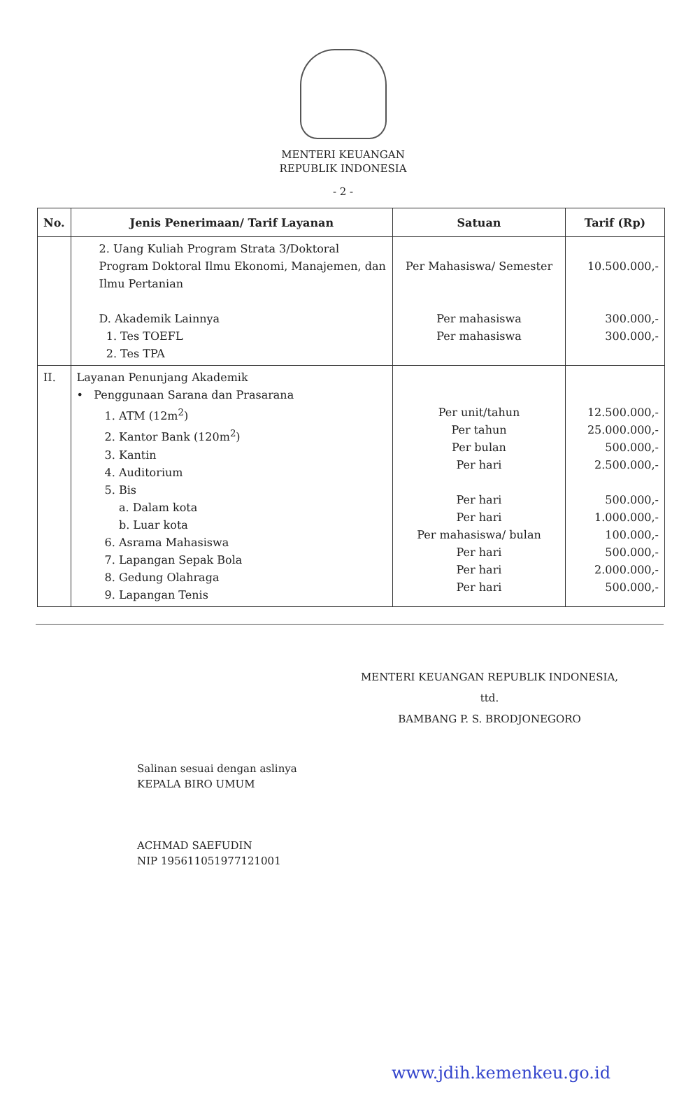MENTERI KEUANGAN
REPUBLIK INDONESIA
- 2 -
| No. | Jenis Penerimaan/ Tarif Layanan | Satuan | Tarif (Rp) |
| --- | --- | --- | --- |
| | 2. Uang Kuliah Program Strata 3/Doktoral Program Doktoral Ilmu Ekonomi, Manajemen, dan Ilmu Pertanian D. Akademik Lainnya 1. Tes TOEFL 2. Tes TPA | Per Mahasiswa/ Semester Per mahasiswa Per mahasiswa | 10.500.000,- 300.000,- 300.000,- |
| II. | Layanan Penunjang Akademik • Penggunaan Sarana dan Prasarana 1. ATM (12m<sup>2</sup>) 2. Kantor Bank (120m<sup>2</sup>) 3. Kantin 4. Auditorium 5. Bis a. Dalam kota b. Luar kota 6. Asrama Mahasiswa 7. Lapangan Sepak Bola 8. Gedung Olahraga 9. Lapangan Tenis | Per unit/tahun Per tahun Per bulan Per hari Per hari Per hari Per mahasiswa/ bulan Per hari Per hari Per hari | 12.500.000,- 25.000.000,- 500.000,- 2.500.000,- 500.000,- 1.000.000,- 100.000,- 500.000,- 2.000.000,- 500.000,- |
MENTERI KEUANGAN REPUBLIK INDONESIA,
ttd.
BAMBANG P. S. BRODJONEGORO
Salinan sesuai dengan aslinya
KEPALA BIRO UMUM
ACHMAD SAEFUDIN
NIP 195611051977121001
www.jdih.kemenkeu.go.id